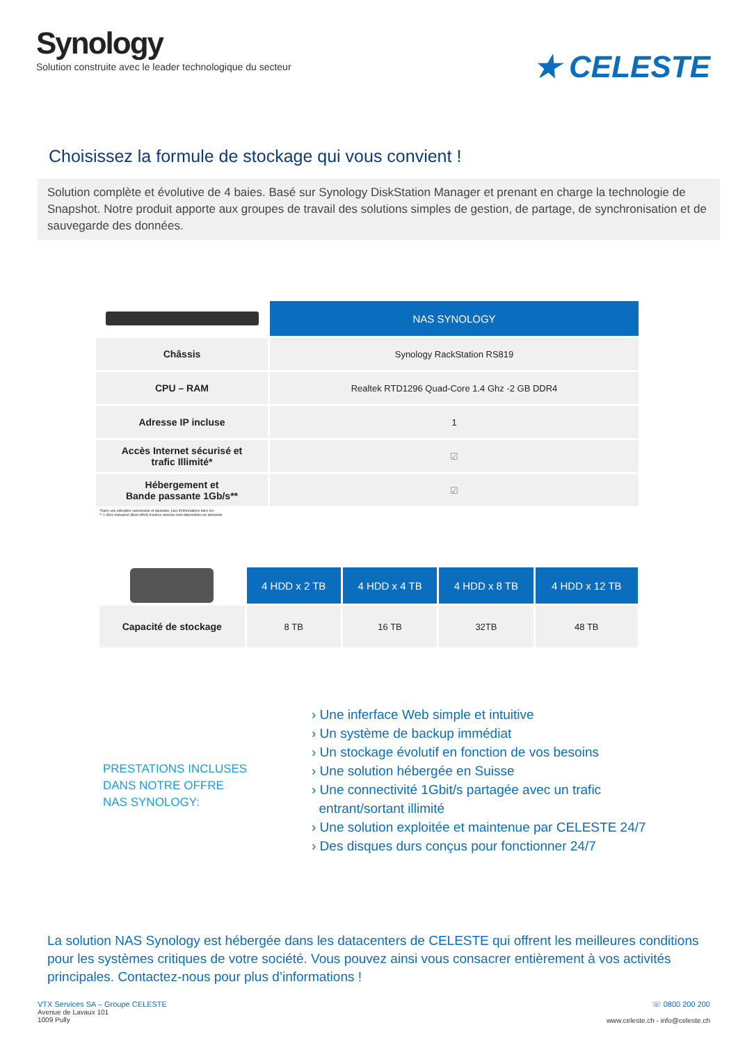Synology
Solution construite avec le leader technologique du secteur
★ CELESTE
Choisissez la formule de stockage qui vous convient !
Solution complète et évolutive de 4 baies. Basé sur Synology DiskStation Manager et prenant en charge la technologie de Snapshot. Notre produit apporte aux groupes de travail des solutions simples de gestion, de partage, de synchronisation et de sauvegarde des données.
| | NAS SYNOLOGY |
| Châssis | Synology RackStation RS819 |
| CPU – RAM | Realtek RTD1296 Quad-Core 1.4 Ghz -2 GB DDR4 |
| Adresse IP incluse | 1 |
| Accès Internet sécurisé et trafic Illimité* | ☑ |
| Hébergement et Bande passante 1Gb/s** | ☑ |
*Dans une utilisation raisonnable et équitable, plus d'informations dans les
** 1 Gb/s mutualisé (Best effort) d'autres vitesses sont disponibles sur demande
| | 4 HDD x 2 TB | 4 HDD x 4 TB | 4 HDD x 8 TB | 4 HDD x 12 TB |
| Capacité de stockage | 8 TB | 16 TB | 32TB | 48 TB |
PRESTATIONS INCLUSES
DANS NOTRE OFFRE
NAS SYNOLOGY:
› Une inferface Web simple et intuitive
› Un système de backup immédiat
› Un stockage évolutif en fonction de vos besoins
› Une solution hébergée en Suisse
› Une connectivité 1Gbit/s partagée avec un trafic
entrant/sortant illimité
› Une solution exploitée et maintenue par CELESTE 24/7
› Des disques durs conçus pour fonctionner 24/7
La solution NAS Synology est hébergée dans les datacenters de CELESTE qui offrent les meilleures conditions pour les systèmes critiques de votre société. Vous pouvez ainsi vous consacrer entièrement à vos activités principales. Contactez-nous pour plus d’informations !
VTX Services SA – Groupe CELESTE
Avenue de Lavaux 101
1009 Pully
☏ 0800 200 200
www.celeste.ch - info@celeste.ch